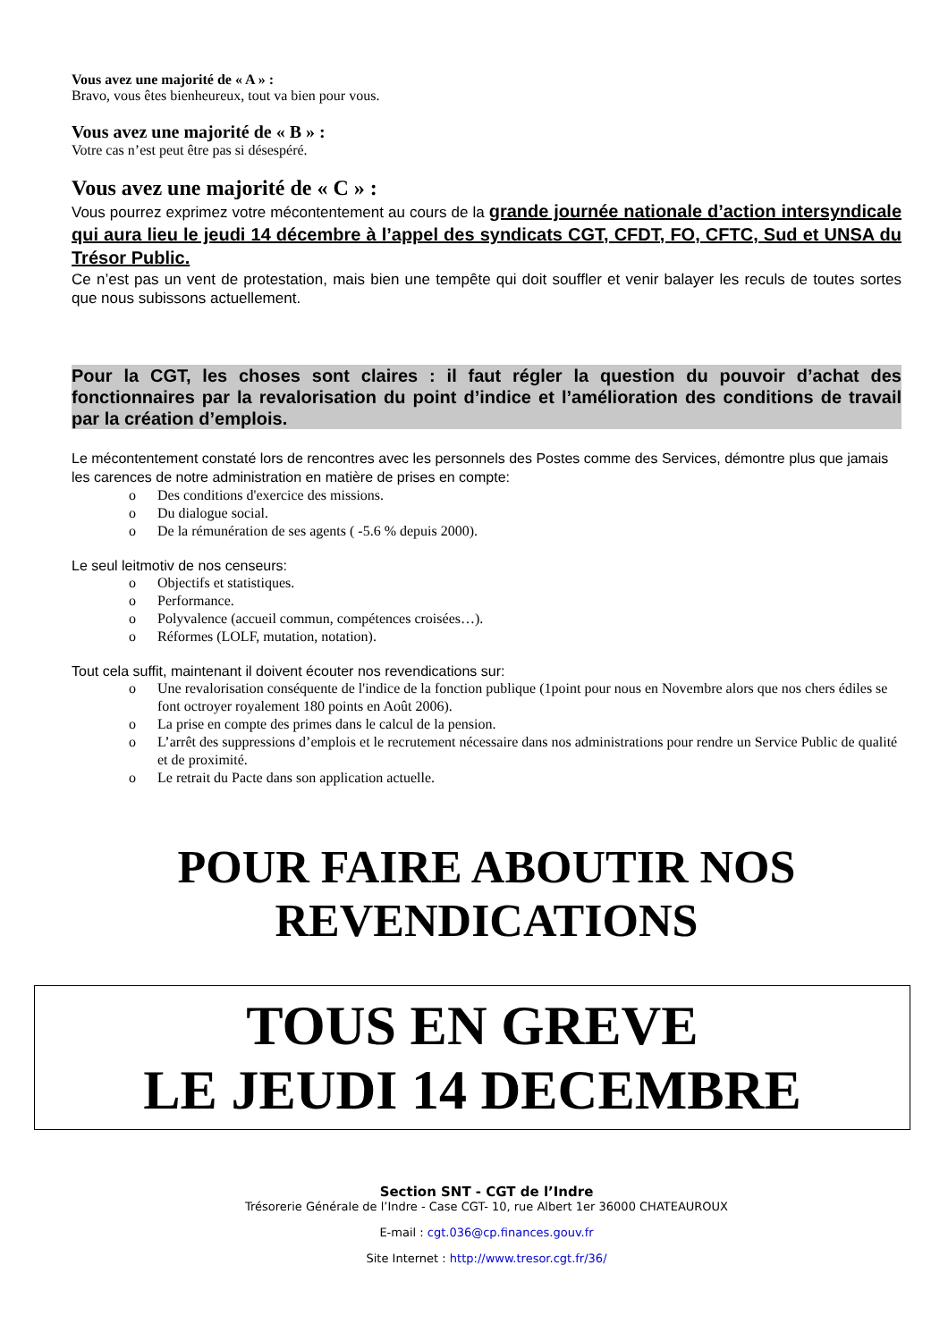Vous avez une majorité de « A » :
Bravo, vous êtes bienheureux, tout va bien pour vous.
Vous avez une majorité de « B » :
Votre cas n’est peut être pas si désespéré.
Vous avez une majorité de « C » :
Vous pourrez exprimez votre mécontentement au cours de la grande journée nationale d’action intersyndicale qui aura lieu le jeudi 14 décembre à l’appel des syndicats CGT, CFDT, FO, CFTC, Sud et UNSA du Trésor Public.
Ce n’est pas un vent de protestation, mais bien une tempête qui doit souffler et venir balayer les reculs de toutes sortes que nous subissons actuellement.
Pour la CGT, les choses sont claires : il faut régler la question du pouvoir d’achat des fonctionnaires par la revalorisation du point d’indice et l’amélioration des conditions de travail par la création d’emplois.
Le mécontentement constaté lors de rencontres avec les personnels des Postes comme des Services, démontre plus que jamais les carences de notre administration en matière de prises en compte:
o Des conditions d'exercice des missions.
o Du dialogue social.
o De la rémunération de ses agents ( -5.6 % depuis 2000).
Le seul leitmotiv de nos censeurs:
o Objectifs et statistiques.
o Performance.
o Polyvalence (accueil commun, compétences croisées…).
o Réformes (LOLF, mutation, notation).
Tout cela suffit, maintenant il doivent écouter nos revendications sur:
o Une revalorisation conséquente de l'indice de la fonction publique (1point pour nous en Novembre alors que nos chers édiles se font octroyer royalement 180 points en Août 2006).
o La prise en compte des primes dans le calcul de la pension.
o L’arrêt des suppressions d’emplois et le recrutement nécessaire dans nos administrations pour rendre un Service Public de qualité et de proximité.
o Le retrait du Pacte dans son application actuelle.
POUR FAIRE ABOUTIR NOS
REVENDICATIONS
TOUS EN GREVE
LE JEUDI 14 DECEMBRE
Section SNT - CGT de l’Indre
Trésorerie Générale de l’Indre - Case CGT- 10, rue Albert 1er 36000 CHATEAUROUX
E-mail : cgt.036@cp.finances.gouv.fr
Site Internet : http://www.tresor.cgt.fr/36/